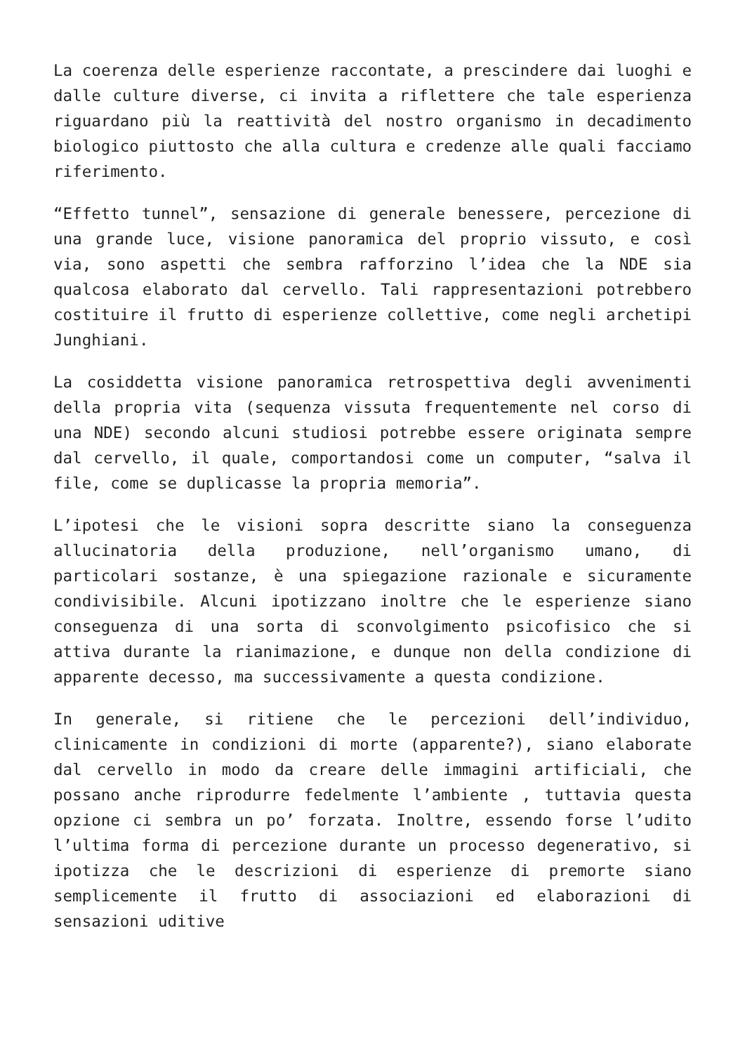La coerenza delle esperienze raccontate, a prescindere dai luoghi e dalle culture diverse, ci invita a riflettere che tale esperienza riguardano più la reattività del nostro organismo in decadimento biologico piuttosto che alla cultura e credenze alle quali facciamo riferimento.
“Effetto tunnel”, sensazione di generale benessere, percezione di una grande luce, visione panoramica del proprio vissuto, e così via, sono aspetti che sembra rafforzino l’idea che la NDE sia qualcosa elaborato dal cervello. Tali rappresentazioni potrebbero costituire il frutto di esperienze collettive, come negli archetipi Junghiani.
La cosiddetta visione panoramica retrospettiva degli avvenimenti della propria vita (sequenza vissuta frequentemente nel corso di una NDE) secondo alcuni studiosi potrebbe essere originata sempre dal cervello, il quale, comportandosi come un computer, “salva il file, come se duplicasse la propria memoria”.
L’ipotesi che le visioni sopra descritte siano la conseguenza allucinatoria della produzione, nell’organismo umano, di particolari sostanze, è una spiegazione razionale e sicuramente condivisibile. Alcuni ipotizzano inoltre che le esperienze siano conseguenza di una sorta di sconvolgimento psicofisico che si attiva durante la rianimazione, e dunque non della condizione di apparente decesso, ma successivamente a questa condizione.
In generale, si ritiene che le percezioni dell’individuo, clinicamente in condizioni di morte (apparente?), siano elaborate dal cervello in modo da creare delle immagini artificiali, che possano anche riprodurre fedelmente l’ambiente , tuttavia questa opzione ci sembra un po’ forzata. Inoltre, essendo forse l’udito l’ultima forma di percezione durante un processo degenerativo, si ipotizza che le descrizioni di esperienze di premorte siano semplicemente il frutto di associazioni ed elaborazioni di sensazioni uditive